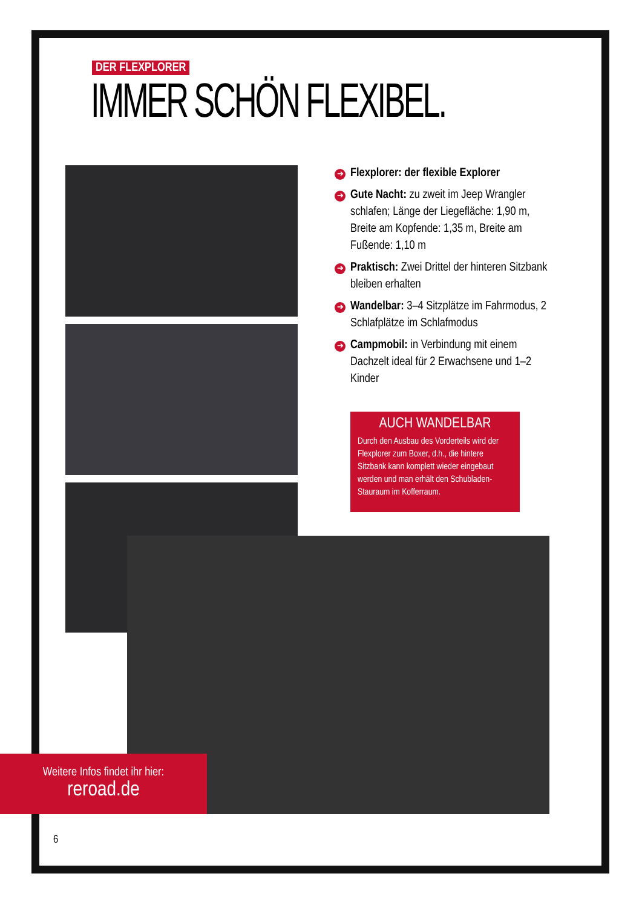DER FLEXPLORER
IMMER SCHÖN FLEXIBEL.
➔ Flexplorer: der flexible Explorer
➔ Gute Nacht: zu zweit im Jeep Wrangler schlafen; Länge der Liegefläche: 1,90 m, Breite am Kopfende: 1,35 m, Breite am Fußende: 1,10 m
➔ Praktisch: Zwei Drittel der hinteren Sitzbank bleiben erhalten
➔ Wandelbar: 3–4 Sitzplätze im Fahrmodus, 2 Schlafplätze im Schlafmodus
➔ Campmobil: in Verbindung mit einem Dachzelt ideal für 2 Erwachsene und 1–2 Kinder
AUCH WANDELBAR
Durch den Ausbau des Vorderteils wird der Flexplorer zum Boxer, d.h., die hintere Sitzbank kann komplett wieder eingebaut werden und man erhält den Schubladen-Stauraum im Kofferraum.
Weitere Infos findet ihr hier:
reroad.de
6